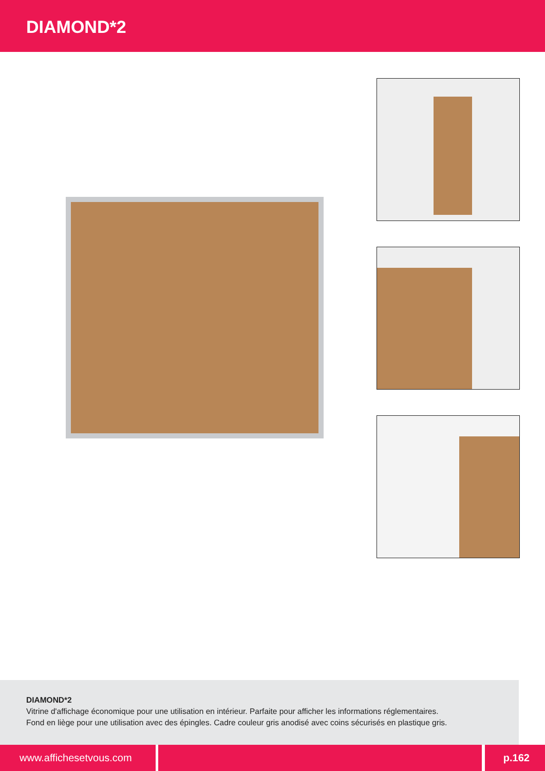DIAMOND*2
DIAMOND*2
Vitrine d'affichage économique pour une utilisation en intérieur. Parfaite pour afficher les informations réglementaires.
Fond en liège pour une utilisation avec des épingles. Cadre couleur gris anodisé avec coins sécurisés en plastique gris.
www.affichesetvous.com p.162